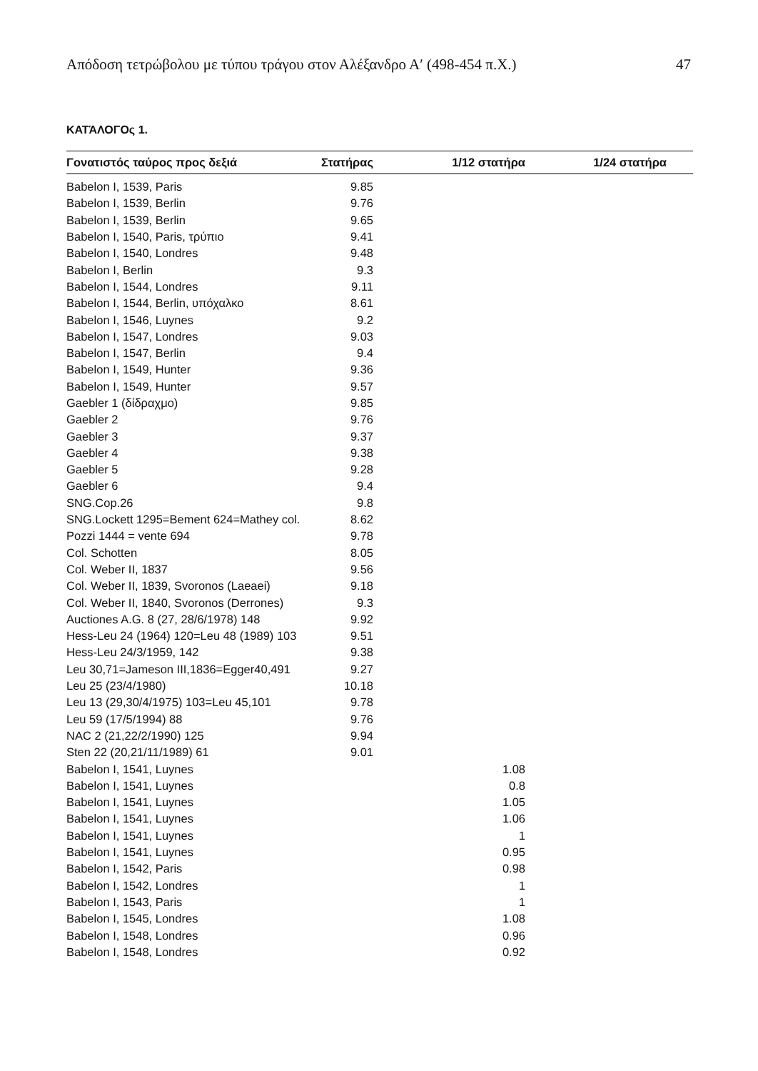Απόδοση τετρώβολου με τύπου τράγου στον Αλέξανδρο Α′ (498-454 π.Χ.) 47
ΚΑΤΆΛΟΓΟς 1.
| Γονατιστός ταύρος προς δεξιά | Στατήρας | 1/12 στατήρα | 1/24 στατήρα | |
| --- | --- | --- | --- | --- |
| Babelon I, 1539, Paris | 9.85 | | | |
| Babelon I, 1539, Berlin | 9.76 | | | |
| Babelon I, 1539, Berlin | 9.65 | | | |
| Babelon I, 1540, Paris, τρύπιο | 9.41 | | | |
| Babelon I, 1540, Londres | 9.48 | | | |
| Babelon I, Berlin | 9.3 | | | |
| Babelon I, 1544, Londres | 9.11 | | | |
| Babelon I, 1544, Berlin, υπόχαλκο | 8.61 | | | |
| Babelon I, 1546, Luynes | 9.2 | | | |
| Babelon I, 1547, Londres | 9.03 | | | |
| Babelon I, 1547, Berlin | 9.4 | | | |
| Babelon I, 1549, Hunter | 9.36 | | | |
| Babelon I, 1549, Hunter | 9.57 | | | |
| Gaebler 1 (δίδραχμο) | 9.85 | | | |
| Gaebler 2 | 9.76 | | | |
| Gaebler 3 | 9.37 | | | |
| Gaebler 4 | 9.38 | | | |
| Gaebler 5 | 9.28 | | | |
| Gaebler 6 | 9.4 | | | |
| SNG.Cop.26 | 9.8 | | | |
| SNG.Lockett 1295=Bement 624=Mathey col. | 8.62 | | | |
| Pozzi 1444 = vente 694 | 9.78 | | | |
| Col. Schotten | 8.05 | | | |
| Col. Weber II, 1837 | 9.56 | | | |
| Col. Weber II, 1839, Svoronos (Laeaei) | 9.18 | | | |
| Col. Weber II, 1840, Svoronos (Derrones) | 9.3 | | | |
| Auctiones A.G. 8 (27, 28/6/1978) 148 | 9.92 | | | |
| Hess-Leu 24 (1964) 120=Leu 48 (1989) 103 | 9.51 | | | |
| Hess-Leu 24/3/1959, 142 | 9.38 | | | |
| Leu 30,71=Jameson III,1836=Egger40,491 | 9.27 | | | |
| Leu 25 (23/4/1980) | 10.18 | | | |
| Leu 13 (29,30/4/1975) 103=Leu 45,101 | 9.78 | | | |
| Leu 59 (17/5/1994) 88 | 9.76 | | | |
| NAC 2 (21,22/2/1990) 125 | 9.94 | | | |
| Sten 22 (20,21/11/1989) 61 | 9.01 | | | |
| Babelon I, 1541, Luynes | | 1.08 | | |
| Babelon I, 1541, Luynes | | 0.8 | | |
| Babelon I, 1541, Luynes | | 1.05 | | |
| Babelon I, 1541, Luynes | | 1.06 | | |
| Babelon I, 1541, Luynes | | 1 | | |
| Babelon I, 1541, Luynes | | 0.95 | | |
| Babelon I, 1542, Paris | | 0.98 | | |
| Babelon I, 1542, Londres | | 1 | | |
| Babelon I, 1543, Paris | | 1 | | |
| Babelon I, 1545, Londres | | 1.08 | | |
| Babelon I, 1548, Londres | | 0.96 | | |
| Babelon I, 1548, Londres | | 0.92 | | |